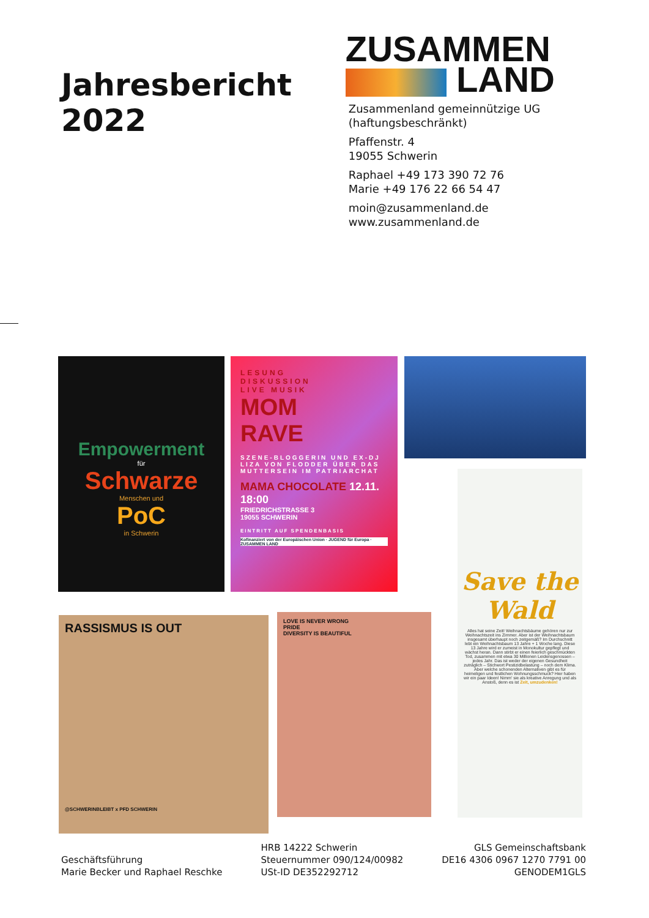Jahresbericht 2022
ZUSAMMEN
LAND
Zusammenland gemeinnützige UG (haftungsbeschränkt)
Pfaffenstr. 4
19055 Schwerin
Raphael +49 173 390 72 76
Marie +49 176 22 66 54 47
moin@zusammenland.de
www.zusammenland.de
Empowerment
für
Schwarze
Menschen und
PoC
in Schwerin
LESUNG
DISKUSSION
LIVE MUSIK
MOM
RAVE
SZENE-BLOGGERIN UND EX-DJ LIZA VON FLODDER ÜBER DAS MUTTERSEIN IM PATRIARCHAT
MAMA CHOCOLATE 12.11. 18:00
FRIEDRICHSTRASSE 3
19055 SCHWERIN
EINTRITT AUF SPENDENBASIS
Kofinanziert von der Europäischen Union · JUGEND für Europa · ZUSAMMEN LAND
Save the Wald
Alles hat seine Zeit! Weihnachtsbäume gehören nur zur Weihnachtszeit ins Zimmer. Aber ist der Weihnachtsbaum insgesamt überhaupt noch zeitgemäß? Im Durchschnitt lebt ein Weihnachtsbaum 13 Jahre + 1 Woche lang. Diese 13 Jahre wird er zumeist in Monokultur gepflegt und wächst heran. Dann stirbt er einen feierlich geschmückten Tod, zusammen mit etwa 30 Millionen Leidensgenossen – jedes Jahr. Das ist weder der eigenen Gesundheit zuträglich – Stichwort Pestizidbelastung – noch dem Klima. Aber welche schonenden Alternativen gibt es für heimeligen und festlichen Wohnungsschmuck? Hier haben wir ein paar Ideen! Nimm' sie als kreative Anregung und als Anstoß, denn es ist Zeit, umzudenken!
RASSISMUS IS OUT
@SCHWERINBLEIBT x PFD SCHWERIN
LOVE IS NEVER WRONG
PRIDE
DIVERSITY IS BEAUTIFUL
Geschäftsführung
Marie Becker und Raphael Reschke
HRB 14222 Schwerin
Steuernummer 090/124/00982
USt-ID DE352292712
GLS Gemeinschaftsbank
DE16 4306 0967 1270 7791 00
GENODEM1GLS